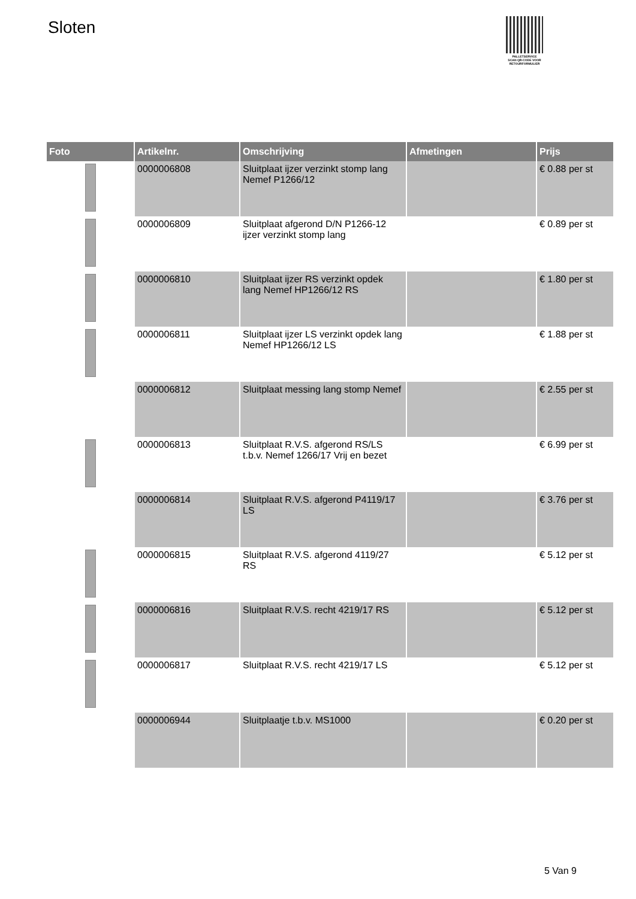Sloten
PALLETSERVICE
SCAN QR-CODE VOOR RETOURFORMULIER
| Foto | Artikelnr. | Omschrijving | Afmetingen | Prijs |
| --- | --- | --- | --- | --- |
| | 0000006808 | Sluitplaat ijzer verzinkt stomp lang Nemef P1266/12 | | € 0.88 per st |
| | 0000006809 | Sluitplaat afgerond D/N P1266-12 ijzer verzinkt stomp lang | | € 0.89 per st |
| | 0000006810 | Sluitplaat ijzer RS verzinkt opdek lang Nemef HP1266/12 RS | | € 1.80 per st |
| | 0000006811 | Sluitplaat ijzer LS verzinkt opdek lang Nemef HP1266/12 LS | | € 1.88 per st |
| | 0000006812 | Sluitplaat messing lang stomp Nemef | | € 2.55 per st |
| | 0000006813 | Sluitplaat R.V.S. afgerond RS/LS t.b.v. Nemef 1266/17 Vrij en bezet | | € 6.99 per st |
| | 0000006814 | Sluitplaat R.V.S. afgerond P4119/17 LS | | € 3.76 per st |
| | 0000006815 | Sluitplaat R.V.S. afgerond 4119/27 RS | | € 5.12 per st |
| | 0000006816 | Sluitplaat R.V.S. recht 4219/17 RS | | € 5.12 per st |
| | 0000006817 | Sluitplaat R.V.S. recht 4219/17 LS | | € 5.12 per st |
| | 0000006944 | Sluitplaatje t.b.v. MS1000 | | € 0.20 per st |
5 Van 9